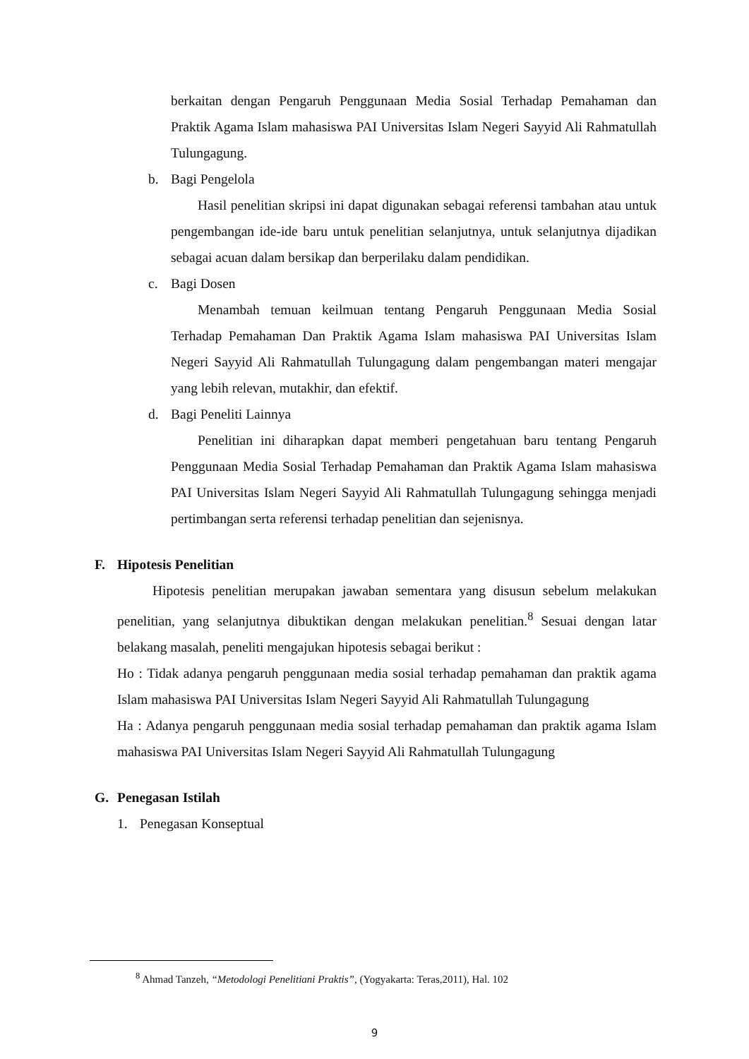berkaitan dengan Pengaruh Penggunaan Media Sosial Terhadap Pemahaman dan Praktik Agama Islam mahasiswa PAI Universitas Islam Negeri Sayyid Ali Rahmatullah Tulungagung.
b. Bagi Pengelola
Hasil penelitian skripsi ini dapat digunakan sebagai referensi tambahan atau untuk pengembangan ide-ide baru untuk penelitian selanjutnya, untuk selanjutnya dijadikan sebagai acuan dalam bersikap dan berperilaku dalam pendidikan.
c. Bagi Dosen
Menambah temuan keilmuan tentang Pengaruh Penggunaan Media Sosial Terhadap Pemahaman Dan Praktik Agama Islam mahasiswa PAI Universitas Islam Negeri Sayyid Ali Rahmatullah Tulungagung dalam pengembangan materi mengajar yang lebih relevan, mutakhir, dan efektif.
d. Bagi Peneliti Lainnya
Penelitian ini diharapkan dapat memberi pengetahuan baru tentang Pengaruh Penggunaan Media Sosial Terhadap Pemahaman dan Praktik Agama Islam mahasiswa PAI Universitas Islam Negeri Sayyid Ali Rahmatullah Tulungagung sehingga menjadi pertimbangan serta referensi terhadap penelitian dan sejenisnya.
F. Hipotesis Penelitian
Hipotesis penelitian merupakan jawaban sementara yang disusun sebelum melakukan penelitian, yang selanjutnya dibuktikan dengan melakukan penelitian.<sup>8</sup> Sesuai dengan latar belakang masalah, peneliti mengajukan hipotesis sebagai berikut :
Ho : Tidak adanya pengaruh penggunaan media sosial terhadap pemahaman dan praktik agama Islam mahasiswa PAI Universitas Islam Negeri Sayyid Ali Rahmatullah Tulungagung
Ha : Adanya pengaruh penggunaan media sosial terhadap pemahaman dan praktik agama Islam mahasiswa PAI Universitas Islam Negeri Sayyid Ali Rahmatullah Tulungagung
G. Penegasan Istilah
1. Penegasan Konseptual
<sup>8</sup> Ahmad Tanzeh, “Metodologi Penelitiani Praktis”, (Yogyakarta: Teras,2011), Hal. 102
9